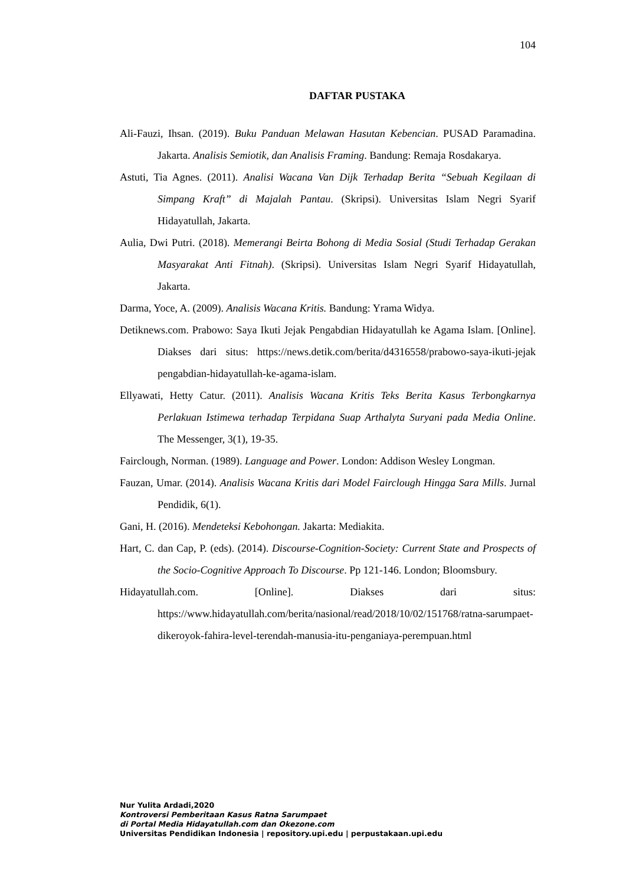104
DAFTAR PUSTAKA
Ali-Fauzi, Ihsan. (2019). Buku Panduan Melawan Hasutan Kebencian. PUSAD Paramadina. Jakarta. Analisis Semiotik, dan Analisis Framing. Bandung: Remaja Rosdakarya.
Astuti, Tia Agnes. (2011). Analisi Wacana Van Dijk Terhadap Berita “Sebuah Kegilaan di Simpang Kraft” di Majalah Pantau. (Skripsi). Universitas Islam Negri Syarif Hidayatullah, Jakarta.
Aulia, Dwi Putri. (2018). Memerangi Beirta Bohong di Media Sosial (Studi Terhadap Gerakan Masyarakat Anti Fitnah). (Skripsi). Universitas Islam Negri Syarif Hidayatullah, Jakarta.
Darma, Yoce, A. (2009). Analisis Wacana Kritis. Bandung: Yrama Widya.
Detiknews.com. Prabowo: Saya Ikuti Jejak Pengabdian Hidayatullah ke Agama Islam. [Online]. Diakses dari situs: https://news.detik.com/berita/d4316558/prabowo-saya-ikuti-jejak pengabdian-hidayatullah-ke-agama-islam.
Ellyawati, Hetty Catur. (2011). Analisis Wacana Kritis Teks Berita Kasus Terbongkarnya Perlakuan Istimewa terhadap Terpidana Suap Arthalyta Suryani pada Media Online. The Messenger, 3(1), 19-35.
Fairclough, Norman. (1989). Language and Power. London: Addison Wesley Longman.
Fauzan, Umar. (2014). Analisis Wacana Kritis dari Model Fairclough Hingga Sara Mills. Jurnal Pendidik, 6(1).
Gani, H. (2016). Mendeteksi Kebohongan. Jakarta: Mediakita.
Hart, C. dan Cap, P. (eds). (2014). Discourse-Cognition-Society: Current State and Prospects of the Socio-Cognitive Approach To Discourse. Pp 121-146. London; Bloomsbury.
Hidayatullah.com. [Online]. Diakses dari situs: https://www.hidayatullah.com/berita/nasional/read/2018/10/02/151768/ratna-sarumpaet-dikeroyok-fahira-level-terendah-manusia-itu-penganiaya-perempuan.html
Nur Yulita Ardadi,2020
Kontroversi Pemberitaan Kasus Ratna Sarumpaet
di Portal Media Hidayatullah.com dan Okezone.com
Universitas Pendidikan Indonesia | repository.upi.edu | perpustakaan.upi.edu